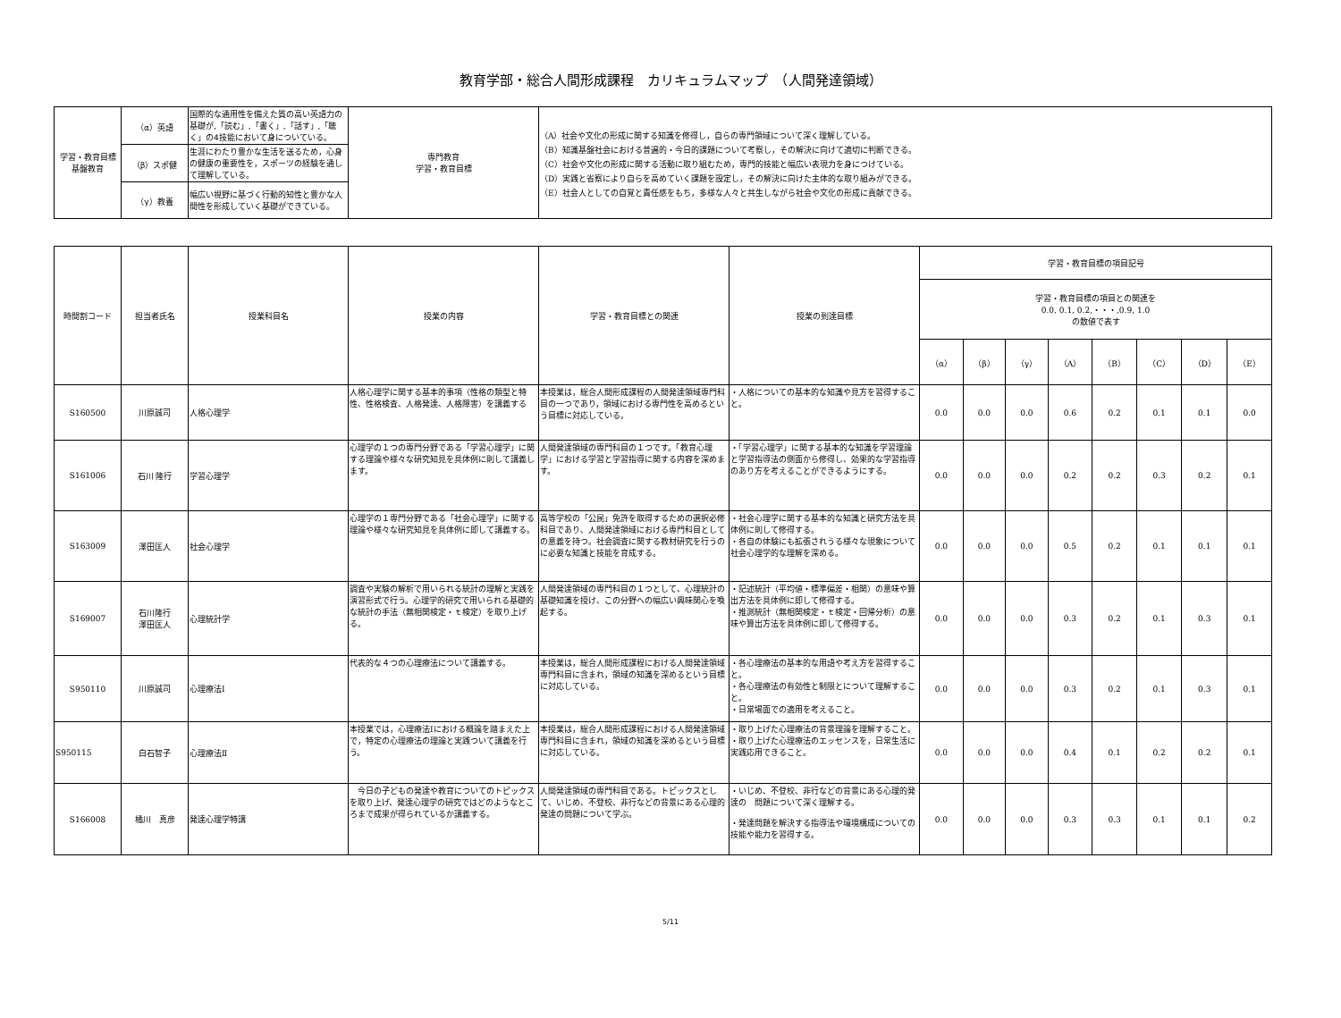教育学部・総合人間形成課程　カリキュラムマップ　（人間発達領域）
| 学習・教育目標 基盤教育 | （α）英語 | 国際的な通用性を備えた質の高い英語力の基礎が,「読む」,「書く」,「話す」,「聴く」の4技能において身についている。 | 専門教育 学習・教育目標 | （A）社会や文化の形成に関する知識を修得し，自らの専門領域について深く理解している。 （B）知識基盤社会における普遍的・今日的課題について考察し，その解決に向けて適切に判断できる。 （C）社会や文化の形成に関する活動に取り組むため，専門的技能と幅広い表現力を身につけている。 （D）実践と省察により自らを高めていく課題を設定し，その解決に向けた主体的な取り組みができる。 （E）社会人としての自覚と責任感をもち，多様な人々と共生しながら社会や文化の形成に貢献できる。 |
| | （β）スポ健 | 生涯にわたり豊かな生活を送るため，心身の健康の重要性を，スポーツの経験を通して理解している。 | | |
| | （γ）教養 | 幅広い視野に基づく行動的知性と豊かな人間性を形成していく基礎ができている。 | | |
| 時間割コード | 担当者氏名 | 授業科目名 | 授業の内容 | 学習・教育目標との関連 | 授業の到達目標 | 学習・教育目標の項目記号 | | | | | | | |
| --- | --- | --- | --- | --- | --- | --- | --- | --- | --- | --- | --- | --- | --- |
| | | | | | | 学習・教育目標の項目との関連を 0.0, 0.1, 0.2,・・・,0.9, 1.0 の数値で表す | | | | | | | |
| | | | | | | （α） | （β） | （γ） | （A） | （B） | （C） | （D） | （E） |
| S160500 | 川原誠司 | 人格心理学 | 人格心理学に関する基本的事項（性格の類型と特性、性格検査、人格発達、人格障害）を講義する | 本授業は，総合人間形成課程の人間発達領域専門科目の一つであり，領域における専門性を高めるという目標に対応している。 | ・人格についての基本的な知識や見方を習得すること。 | 0.0 | 0.0 | 0.0 | 0.6 | 0.2 | 0.1 | 0.1 | 0.0 |
| S161006 | 石川 隆行 | 学習心理学 | 心理学の１つの専門分野である「学習心理学」に関する理論や様々な研究知見を具体例に則して講義します。 | 人間発達領域の専門科目の１つです。「教育心理学」における学習と学習指導に関する内容を深めます。 | ・「学習心理学」に関する基本的な知識を学習理論と学習指導法の側面から修得し、効果的な学習指導のあり方を考えることができるようにする。 | 0.0 | 0.0 | 0.0 | 0.2 | 0.2 | 0.3 | 0.2 | 0.1 |
| S163009 | 澤田匡人 | 社会心理学 | 心理学の１専門分野である「社会心理学」に関する理論や様々な研究知見を具体例に即して講義する。 | 高等学校の「公民」免許を取得するための選択必修科目であり、人間発達領域における専門科目としての意義を持つ。社会調査に関する教材研究を行うのに必要な知識と技能を育成する。 | ・社会心理学に関する基本的な知識と研究方法を具体例に則して修得する。 ・各自の体験にも拡張されうる様々な現象について社会心理学的な理解を深める。 | 0.0 | 0.0 | 0.0 | 0.5 | 0.2 | 0.1 | 0.1 | 0.1 |
| S169007 | 石川隆行 澤田匡人 | 心理統計学 | 調査や実験の解析で用いられる統計の理解と実践を演習形式で行う。心理学的研究で用いられる基礎的な統計の手法（無相関検定・ｔ検定）を取り上げる。 | 人間発達領域の専門科目の１つとして、心理統計の基礎知識を授け、この分野への幅広い興味関心を喚起する。 | ・記述統計（平均値・標準偏差・相関）の意味や算出方法を具体例に即して修得する。 ・推測統計（無相関検定・ｔ検定・回帰分析）の意味や算出方法を具体例に即して修得する。 | 0.0 | 0.0 | 0.0 | 0.3 | 0.2 | 0.1 | 0.3 | 0.1 |
| S950110 | 川原誠司 | 心理療法Ⅰ | 代表的な４つの心理療法について講義する。 | 本授業は，総合人間形成課程における人間発達領域専門科目に含まれ，領域の知識を深めるという目標に対応している。 | ・各心理療法の基本的な用語や考え方を習得すること。 ・各心理療法の有効性と制限とについて理解すること。 ・日常場面での適用を考えること。 | 0.0 | 0.0 | 0.0 | 0.3 | 0.2 | 0.1 | 0.3 | 0.1 |
| S950115 | 白石智子 | 心理療法Ⅱ | 本授業では，心理療法Ⅰにおける概論を踏まえた上で，特定の心理療法の理論と実践ついて講義を行う。 | 本授業は，総合人間形成課程における人間発達領域専門科目に含まれ，領域の知識を深めるという目標に対応している。 | ・取り上げた心理療法の背景理論を理解すること。 ・取り上げた心理療法のエッセンスを，日常生活に実践応用できること。 | 0.0 | 0.0 | 0.0 | 0.4 | 0.1 | 0.2 | 0.2 | 0.1 |
| S166008 | 橘川 真彦 | 発達心理学特講 | 今日の子どもの発達や教育についてのトピックスを取り上げ、発達心理学の研究ではどのようなところまで成果が得られているか講義する。 | 人間発達領域の専門科目である。トピックスとして、いじめ、不登校、非行などの背景にある心理的発達の問題について学ぶ。 | ・いじめ、不登校、非行などの背景にある心理的発達の 問題について深く理解する。 ・発達問題を解決する指導法や環境構成についての技能や能力を習得する。 | 0.0 | 0.0 | 0.0 | 0.3 | 0.3 | 0.1 | 0.1 | 0.2 |
5/11